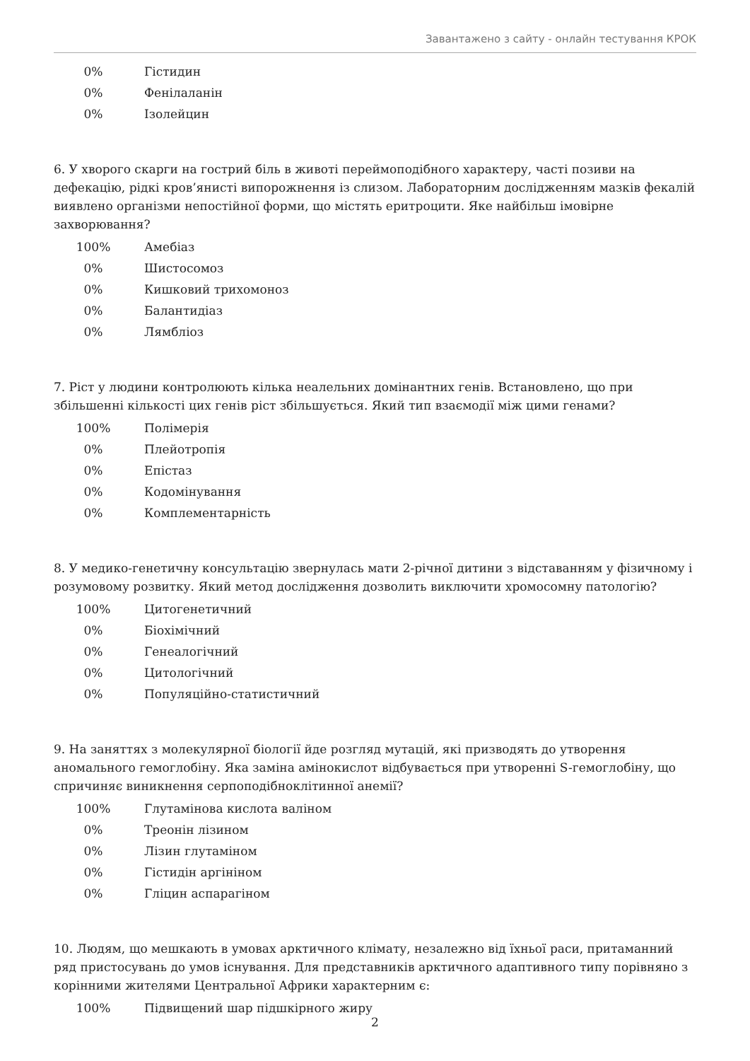Завантажено з сайту - онлайн тестування КРОК
| 0% | Гістидин |
| 0% | Фенілаланін |
| 0% | Ізолейцин |
6. У хворого скарги на гострий біль в животі переймоподібного характеру, часті позиви на дефекацію, рідкі кров’янисті випорожнення із слизом. Лабораторним дослідженням мазків фекалій виявлено організми непостійної форми, що містять еритроцити. Яке найбільш імовірне захворювання?
| 100% | Амебіаз |
| 0% | Шистосомоз |
| 0% | Кишковий трихомоноз |
| 0% | Балантидіаз |
| 0% | Лямбліоз |
7. Ріст у людини контролюють кілька неалельних домінантних генів. Встановлено, що при збільшенні кількості цих генів ріст збільшується. Який тип взаємодії між цими генами?
| 100% | Полімерія |
| 0% | Плейотропія |
| 0% | Епістаз |
| 0% | Кодомінування |
| 0% | Комплементарність |
8. У медико-генетичну консультацію звернулась мати 2-річної дитини з відставанням у фізичному і розумовому розвитку. Який метод дослідження дозволить виключити хромосомну патологію?
| 100% | Цитогенетичний |
| 0% | Біохімічний |
| 0% | Генеалогічний |
| 0% | Цитологічний |
| 0% | Популяційно-статистичний |
9. На заняттях з молекулярної біології йде розгляд мутацій, які призводять до утворення аномального гемоглобіну. Яка заміна амінокислот відбувається при утворенні S-гемоглобіну, що спричиняє виникнення серпоподібноклітинної анемії?
| 100% | Глутамінова кислота валіном |
| 0% | Треонін лізином |
| 0% | Лізин глутаміном |
| 0% | Гістидін аргініном |
| 0% | Гліцин аспарагіном |
10. Людям, що мешкають в умовах арктичного клімату, незалежно від їхньої раси, притаманний ряд пристосувань до умов існування. Для представників арктичного адаптивного типу порівняно з корінними жителями Центральної Африки характерним є:
| 100% | Підвищений шар підшкірного жиру |
2